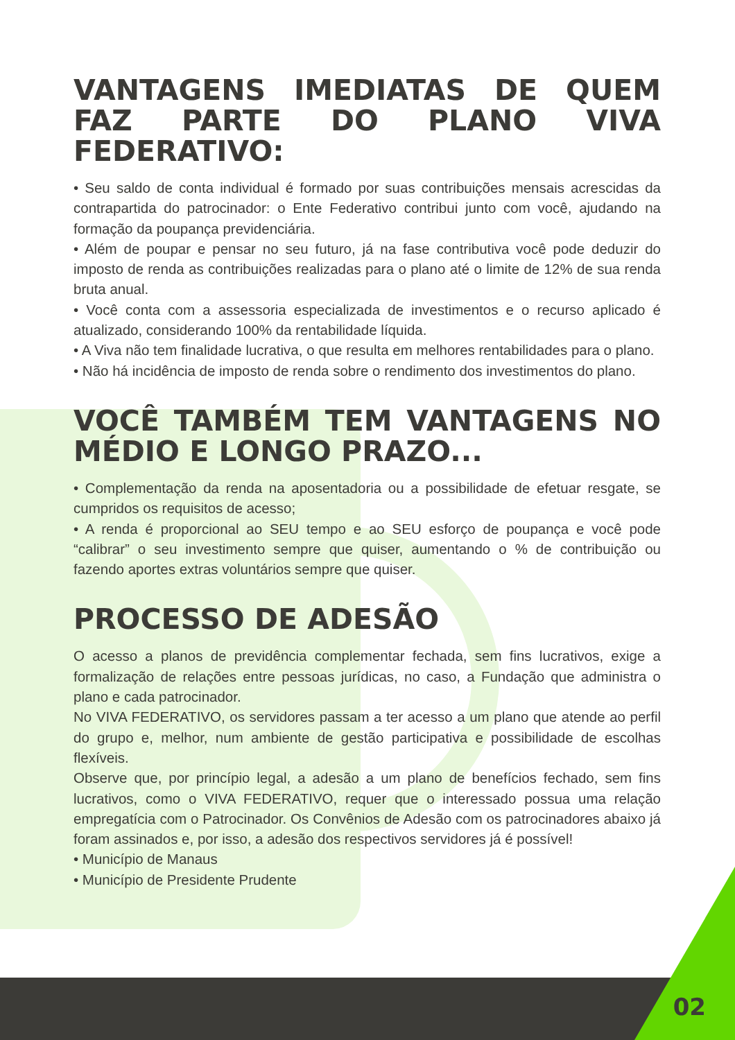VANTAGENS IMEDIATAS DE QUEM FAZ PARTE DO PLANO VIVA FEDERATIVO:
• Seu saldo de conta individual é formado por suas contribuições mensais acrescidas da contrapartida do patrocinador: o Ente Federativo contribui junto com você, ajudando na formação da poupança previdenciária.
• Além de poupar e pensar no seu futuro, já na fase contributiva você pode deduzir do imposto de renda as contribuições realizadas para o plano até o limite de 12% de sua renda bruta anual.
• Você conta com a assessoria especializada de investimentos e o recurso aplicado é atualizado, considerando 100% da rentabilidade líquida.
• A Viva não tem finalidade lucrativa, o que resulta em melhores rentabilidades para o plano.
• Não há incidência de imposto de renda sobre o rendimento dos investimentos do plano.
VOCÊ TAMBÉM TEM VANTAGENS NO MÉDIO E LONGO PRAZO...
• Complementação da renda na aposentadoria ou a possibilidade de efetuar resgate, se cumpridos os requisitos de acesso;
• A renda é proporcional ao SEU tempo e ao SEU esforço de poupança e você pode “calibrar” o seu investimento sempre que quiser, aumentando o % de contribuição ou fazendo aportes extras voluntários sempre que quiser.
PROCESSO DE ADESÃO
O acesso a planos de previdência complementar fechada, sem fins lucrativos, exige a formalização de relações entre pessoas jurídicas, no caso, a Fundação que administra o plano e cada patrocinador.
No VIVA FEDERATIVO, os servidores passam a ter acesso a um plano que atende ao perfil do grupo e, melhor, num ambiente de gestão participativa e possibilidade de escolhas flexíveis.
Observe que, por princípio legal, a adesão a um plano de benefícios fechado, sem fins lucrativos, como o VIVA FEDERATIVO, requer que o interessado possua uma relação empregatícia com o Patrocinador. Os Convênios de Adesão com os patrocinadores abaixo já foram assinados e, por isso, a adesão dos respectivos servidores já é possível!
• Município de Manaus
• Município de Presidente Prudente
02